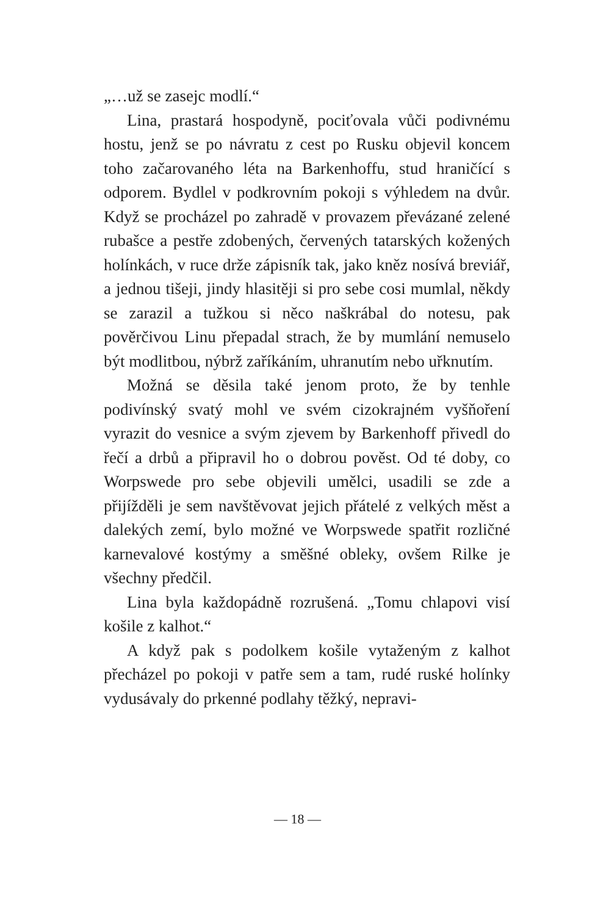„…už se zasejc modlí.“
Lina, prastará hospodyně, pociťovala vůči podivnému hostu, jenž se po návratu z cest po Rusku objevil koncem toho začarovaného léta na Barkenhoffu, stud hraničící s odporem. Bydlel v podkrovním pokoji s výhledem na dvůr. Když se procházel po zahradě v provazem převázané zelené rubašce a pestře zdobených, červených tatarských kožených holínkách, v ruce drže zápisník tak, jako kněz nosívá breviář, a jednou tišeji, jindy hlasitěji si pro sebe cosi mumlal, někdy se zarazil a tužkou si něco naškrábal do notesu, pak pověrčivou Linu přepadal strach, že by mumlání nemuselo být modlitbou, nýbrž zaříkáním, uhranutím nebo uřknutím.
Možná se děsila také jenom proto, že by tenhle podivínský svatý mohl ve svém cizokrajném vyšňoření vyrazit do vesnice a svým zjevem by Barkenhoff přivedl do řečí a drbů a připravil ho o dobrou pověst. Od té doby, co Worpswede pro sebe objevili umělci, usadili se zde a přijížděli je sem navštěvovat jejich přátelé z velkých měst a dalekých zemí, bylo možné ve Worpswede spatřit rozličné karnevalové kostýmy a směšné obleky, ovšem Rilke je všechny předčil.
Lina byla každopádně rozrušená. „Tomu chlapovi visí košile z kalhot.“
A když pak s podolkem košile vytaženým z kalhot přecházel po pokoji v patře sem a tam, rudé ruské holínky vydusávaly do prkenné podlahy těžký, nepravi-
— 18 —